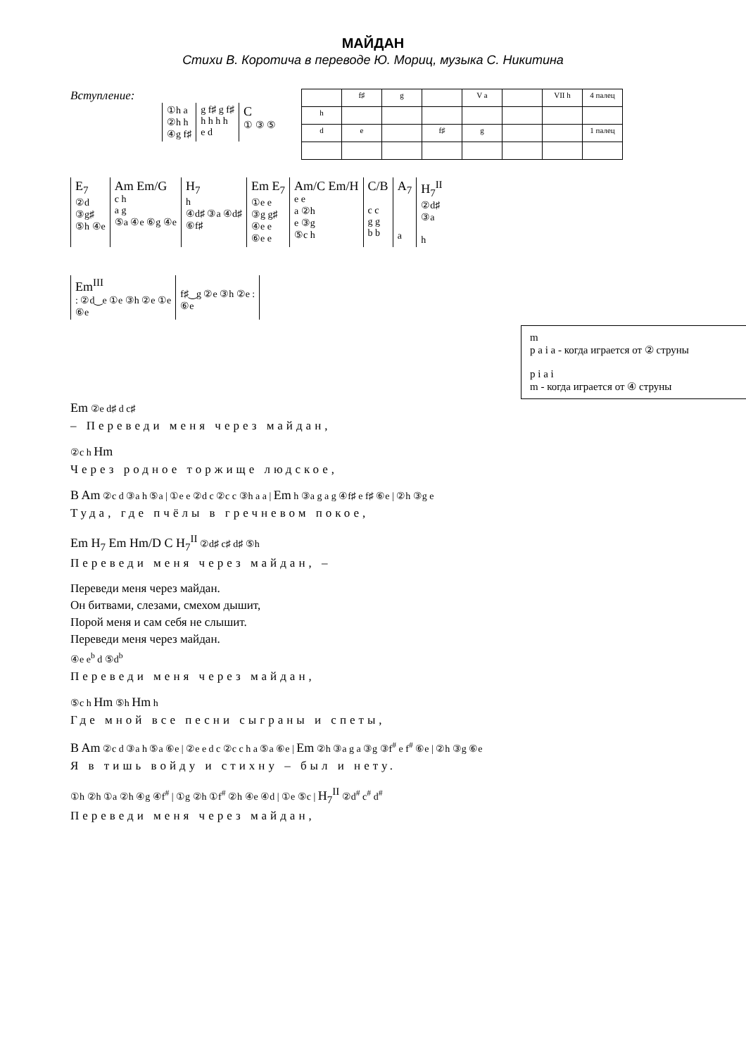МАЙДАН
Стихи В. Коротича в переводе Ю. Мориц, музыка С. Никитина
Вступление:
| ①h a ②h h ④g f♯ | g f♯ g f♯ h h h h e d | C ① ③ ⑤ |
| | f♯ | g | | V a | | VII h | 4 палец |
| h | | | | | | | |
| d | e | | f♯ | g | | | 1 палец |
| E<sub>7</sub> ②d ③g♯ ⑤h ④e | Am Em/G c h a g ⑤a ④e ⑥g ④e | H<sub>7</sub> h ④d♯ ③a ④d♯ ⑥f♯ | Em E<sub>7</sub> ①e e ③g g♯ ④e e ⑥e e | Am/C Em/H e e a ②h e ③g ⑤c h | C/B c c g g b b | A<sub>7</sub> a | H<sub>7</sub><sup>II</sup> ②d♯ ③a h |
| Em<sup>III</sup> : ②d‿e ①e ③h ②e ①e ⑥e | f♯‿g ②e ③h ②e : ⑥e | |
m
p a i a - когда играется от ② струны
p i a i
m - когда играется от ④ струны
Em ②e d♯ d c♯
– Переведи меня через майдан,
②c h Hm
Через родное торжище людское,
B Am ②c d ③a h ⑤a | ①e e ②d c ②c c ③h a a | Em h ③a g a g ④f♯ e f♯ ⑥e | ②h ③g e
Туда, где пчёлы в гречневом покое,
Em H<sub>7</sub> Em Hm/D C H<sub>7</sub><sup>II</sup> ②d♯ c♯ d♯ ⑤h
Переведи меня через майдан, –
Переведи меня через майдан.
Он битвами, слезами, смехом дышит,
Порой меня и сам себя не слышит.
Переведи меня через майдан.
④e e<sup>b</sup> d ⑤d<sup>b</sup>
Переведи меня через майдан,
⑤c h Hm ⑤h Hm h
Где мной все песни сыграны и спеты,
B Am ②c d ③a h ⑤a ⑥e | ②e e d c ②c c h a ⑤a ⑥e | Em ②h ③a g a ③g ③f<sup>#</sup> e f<sup>#</sup> ⑥e | ②h ③g ⑥e
Я в тишь войду и стихну – был и нету.
①h ②h ①a ②h ④g ④f<sup>#</sup> | ①g ②h ①f<sup>#</sup> ②h ④e ④d | ①e ⑤c | H<sub>7</sub><sup>II</sup> ②d<sup>#</sup> c<sup>#</sup> d<sup>#</sup>
Переведи меня через майдан,